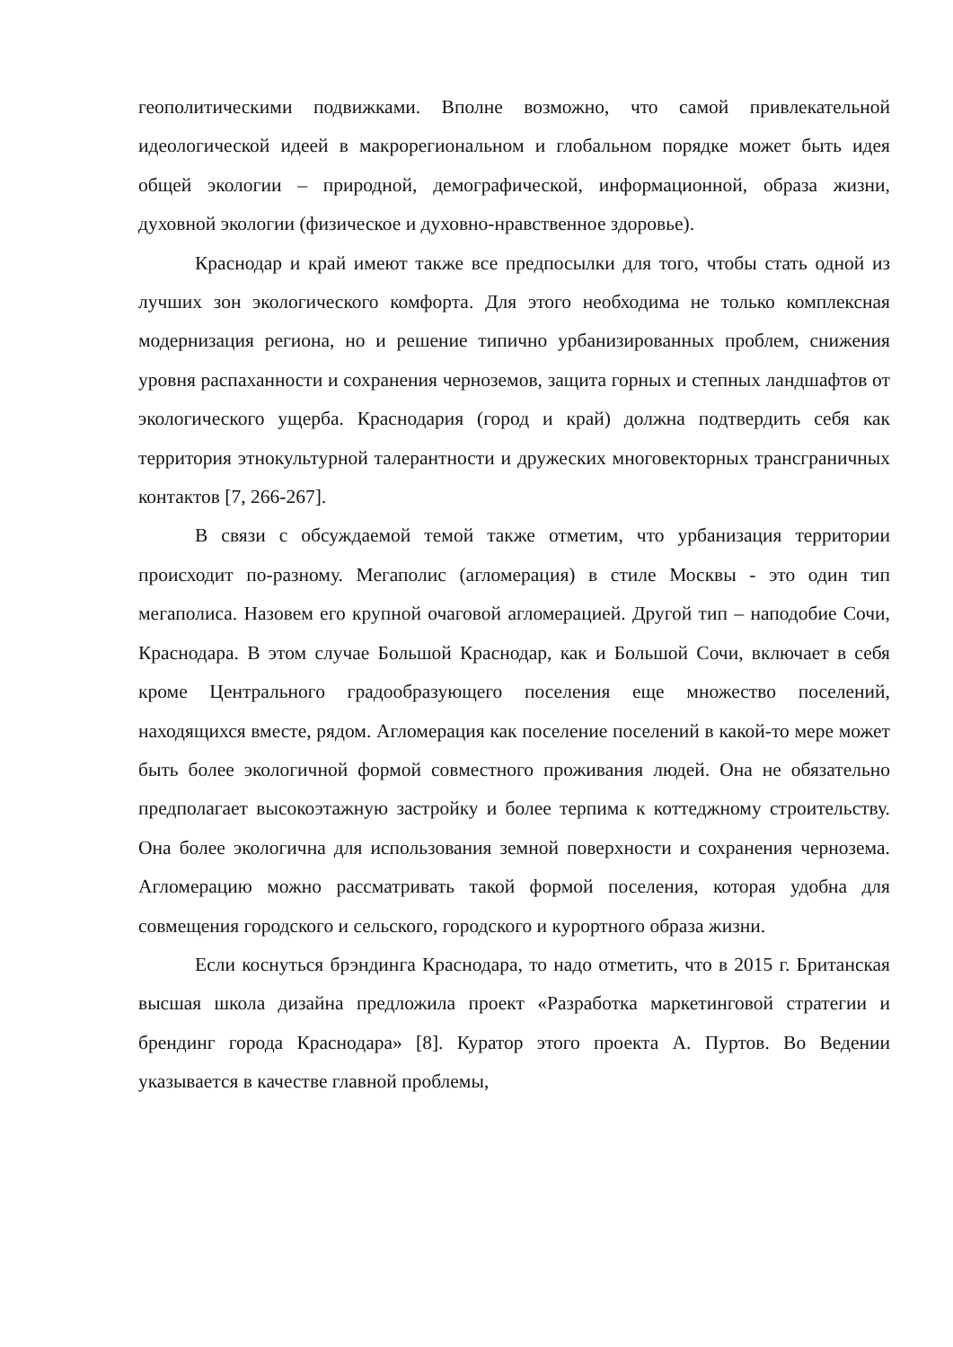геополитическими подвижками. Вполне возможно, что самой привлекательной идеологической идеей в макрорегиональном и глобальном порядке может быть идея общей экологии – природной, демографической, информационной, образа жизни, духовной экологии (физическое и духовно-нравственное здоровье).
Краснодар и край имеют также все предпосылки для того, чтобы стать одной из лучших зон экологического комфорта. Для этого необходима не только комплексная модернизация региона, но и решение типично урбанизированных проблем, снижения уровня распаханности и сохранения черноземов, защита горных и степных ландшафтов от экологического ущерба. Краснодария (город и край) должна подтвердить себя как территория этнокультурной талерантности и дружеских многовекторных трансграничных контактов [7, 266-267].
В связи с обсуждаемой темой также отметим, что урбанизация территории происходит по-разному. Мегаполис (агломерация) в стиле Москвы - это один тип мегаполиса. Назовем его крупной очаговой агломерацией. Другой тип – наподобие Сочи, Краснодара. В этом случае Большой Краснодар, как и Большой Сочи, включает в себя кроме Центрального градообразующего поселения еще множество поселений, находящихся вместе, рядом. Агломерация как поселение поселений в какой-то мере может быть более экологичной формой совместного проживания людей. Она не обязательно предполагает высокоэтажную застройку и более терпима к коттеджному строительству. Она более экологична для использования земной поверхности и сохранения чернозема. Агломерацию можно рассматривать такой формой поселения, которая удобна для совмещения городского и сельского, городского и курортного образа жизни.
Если коснуться брэндинга Краснодара, то надо отметить, что в 2015 г. Британская высшая школа дизайна предложила проект «Разработка маркетинговой стратегии и брендинг города Краснодара» [8]. Куратор этого проекта А. Пуртов. Во Ведении указывается в качестве главной проблемы,